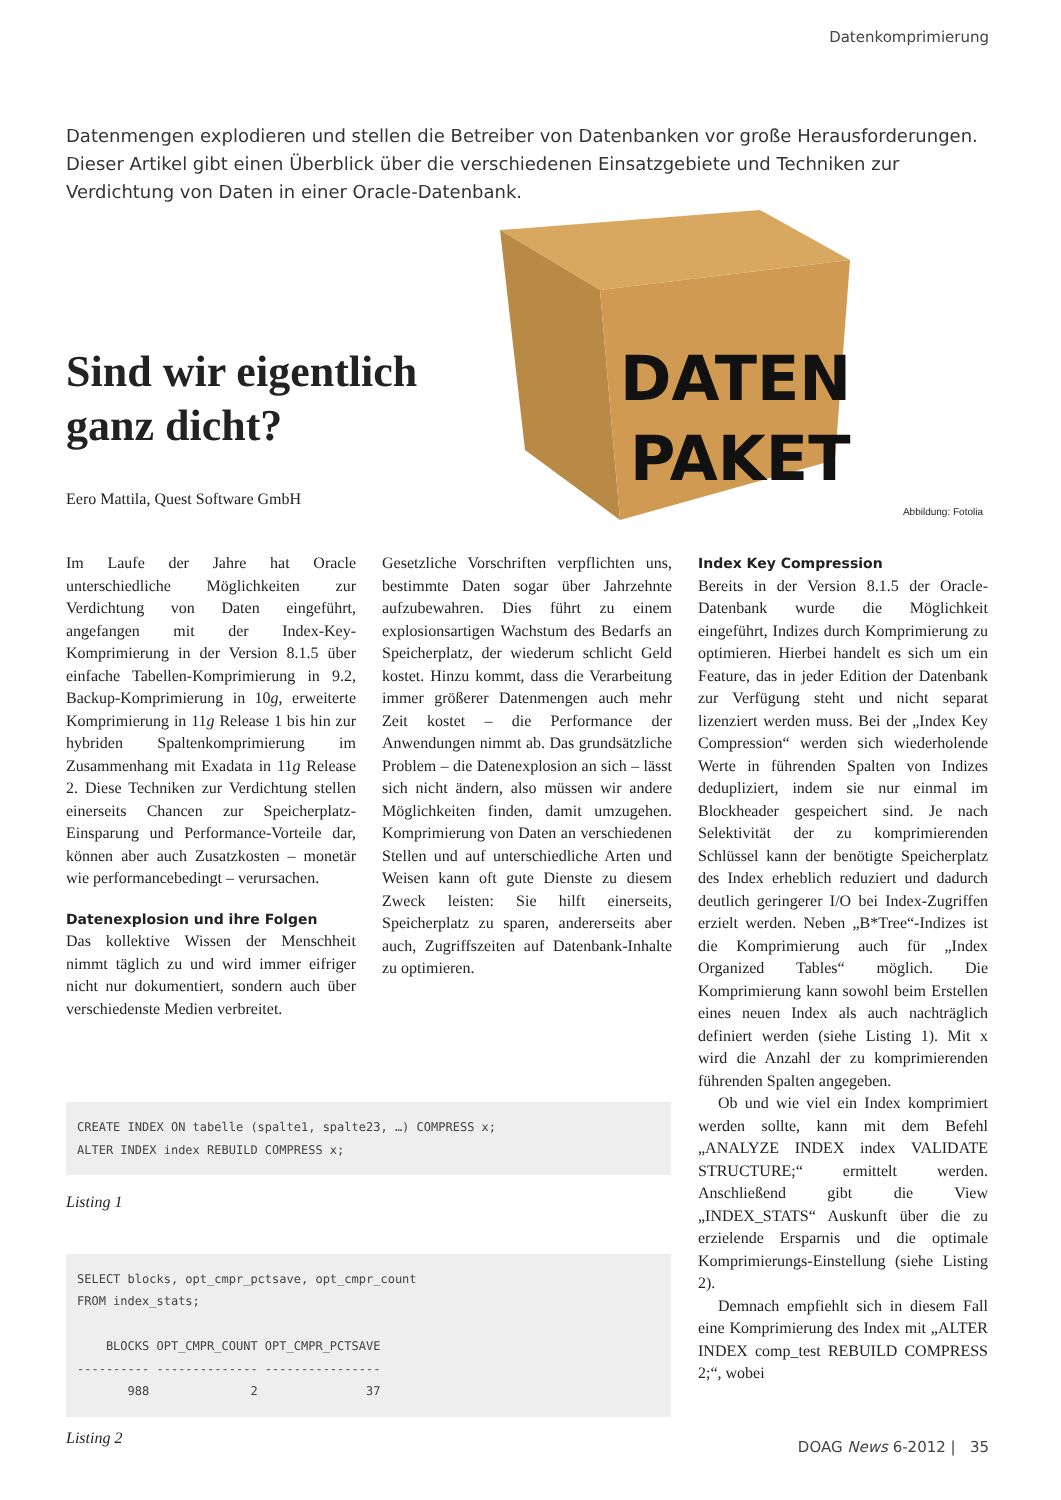Datenkomprimierung
Datenmengen explodieren und stellen die Betreiber von Datenbanken vor große Herausforderungen. Dieser Artikel gibt einen Überblick über die verschiedenen Einsatzgebiete und Techniken zur Verdichtung von Daten in einer Oracle-Datenbank.
DATEN
PAKET
Abbildung: Fotolia
Sind wir eigentlich ganz dicht?
Eero Mattila, Quest Software GmbH
Im Laufe der Jahre hat Oracle unterschiedliche Möglichkeiten zur Verdichtung von Daten eingeführt, angefangen mit der Index-Key-Komprimierung in der Version 8.1.5 über einfache Tabellen-Komprimierung in 9.2, Backup-Komprimierung in 10g, erweiterte Komprimierung in 11g Release 1 bis hin zur hybriden Spaltenkomprimierung im Zusammenhang mit Exadata in 11g Release 2. Diese Techniken zur Verdichtung stellen einerseits Chancen zur Speicherplatz-Einsparung und Performance-Vorteile dar, können aber auch Zusatzkosten – monetär wie performancebedingt – verursachen.
Datenexplosion und ihre Folgen
Das kollektive Wissen der Menschheit nimmt täglich zu und wird immer eifriger nicht nur dokumentiert, sondern auch über verschiedenste Medien verbreitet.
Gesetzliche Vorschriften verpflichten uns, bestimmte Daten sogar über Jahrzehnte aufzubewahren. Dies führt zu einem explosionsartigen Wachstum des Bedarfs an Speicherplatz, der wiederum schlicht Geld kostet. Hinzu kommt, dass die Verarbeitung immer größerer Datenmengen auch mehr Zeit kostet – die Performance der Anwendungen nimmt ab. Das grundsätzliche Problem – die Datenexplosion an sich – lässt sich nicht ändern, also müssen wir andere Möglichkeiten finden, damit umzugehen. Komprimierung von Daten an verschiedenen Stellen und auf unterschiedliche Arten und Weisen kann oft gute Dienste zu diesem Zweck leisten: Sie hilft einerseits, Speicherplatz zu sparen, andererseits aber auch, Zugriffszeiten auf Datenbank-Inhalte zu optimieren.
Index Key Compression
Bereits in der Version 8.1.5 der Oracle-Datenbank wurde die Möglichkeit eingeführt, Indizes durch Komprimierung zu optimieren. Hierbei handelt es sich um ein Feature, das in jeder Edition der Datenbank zur Verfügung steht und nicht separat lizenziert werden muss. Bei der „Index Key Compression“ werden sich wiederholende Werte in führenden Spalten von Indizes dedupliziert, indem sie nur einmal im Blockheader gespeichert sind. Je nach Selektivität der zu komprimierenden Schlüssel kann der benötigte Speicherplatz des Index erheblich reduziert und dadurch deutlich geringerer I/O bei Index-Zugriffen erzielt werden. Neben „B*Tree“-Indizes ist die Komprimierung auch für „Index Organized Tables“ möglich. Die Komprimierung kann sowohl beim Erstellen eines neuen Index als auch nachträglich definiert werden (siehe Listing 1). Mit x wird die Anzahl der zu komprimierenden führenden Spalten angegeben.
Ob und wie viel ein Index komprimiert werden sollte, kann mit dem Befehl „ANALYZE INDEX index VALIDATE STRUCTURE;“ ermittelt werden. Anschließend gibt die View „INDEX_STATS“ Auskunft über die zu erzielende Ersparnis und die optimale Komprimierungs-Einstellung (siehe Listing 2).
Demnach empfiehlt sich in diesem Fall eine Komprimierung des Index mit „ALTER INDEX comp_test REBUILD COMPRESS 2;“, wobei
CREATE INDEX ON tabelle (spalte1, spalte23, …) COMPRESS x; ALTER INDEX index REBUILD COMPRESS x;
Listing 1
SELECT blocks, opt_cmpr_pctsave, opt_cmpr_count FROM index_stats; BLOCKS OPT_CMPR_COUNT OPT_CMPR_PCTSAVE ---------- -------------- ---------------- 988 2 37
Listing 2
DOAG News 6-2012 | 35